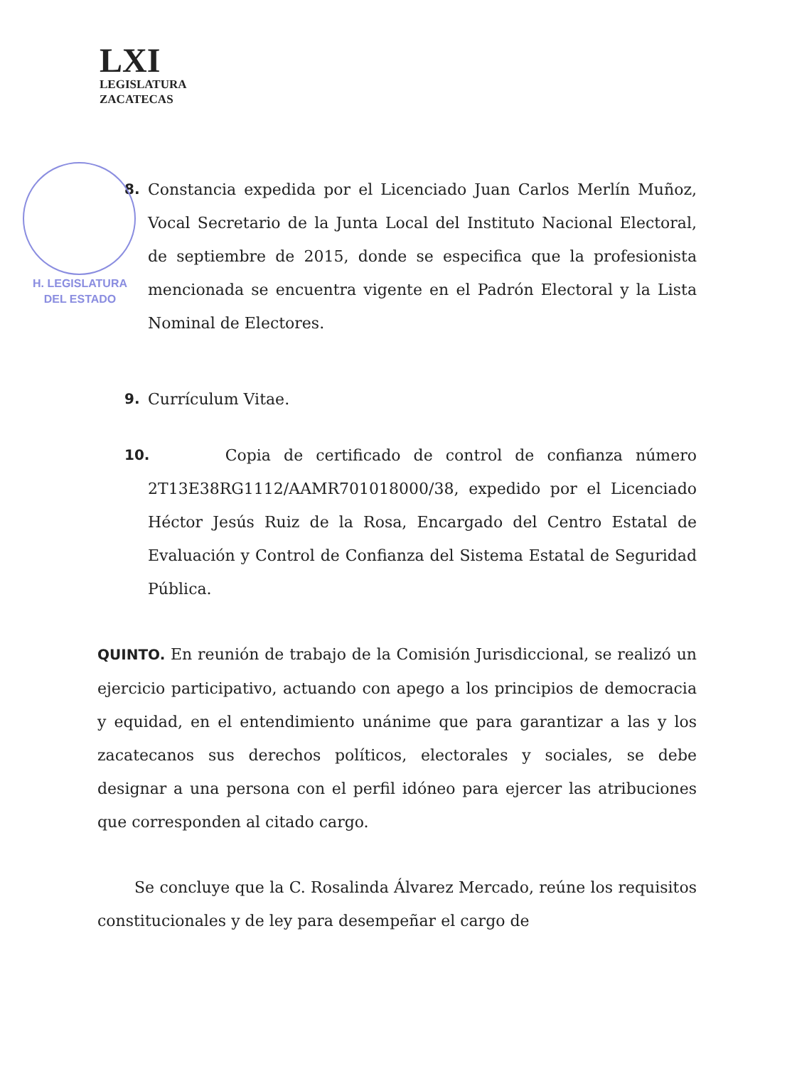LXI
LEGISLATURA
ZACATECAS
H. LEGISLATURA
DEL ESTADO
8. Constancia expedida por el Licenciado Juan Carlos Merlín Muñoz, Vocal Secretario de la Junta Local del Instituto Nacional Electoral, de septiembre de 2015, donde se especifica que la profesionista mencionada se encuentra vigente en el Padrón Electoral y la Lista Nominal de Electores.
9. Currículum Vitae.
10.
Copia de certificado de control de confianza número 2T13E38RG1112/AAMR701018000/38, expedido por el Licenciado Héctor Jesús Ruiz de la Rosa, Encargado del Centro Estatal de Evaluación y Control de Confianza del Sistema Estatal de Seguridad Pública.
QUINTO. En reunión de trabajo de la Comisión Jurisdiccional, se realizó un ejercicio participativo, actuando con apego a los principios de democracia y equidad, en el entendimiento unánime que para garantizar a las y los zacatecanos sus derechos políticos, electorales y sociales, se debe designar a una persona con el perfil idóneo para ejercer las atribuciones que corresponden al citado cargo.
Se concluye que la C. Rosalinda Álvarez Mercado, reúne los requisitos constitucionales y de ley para desempeñar el cargo de